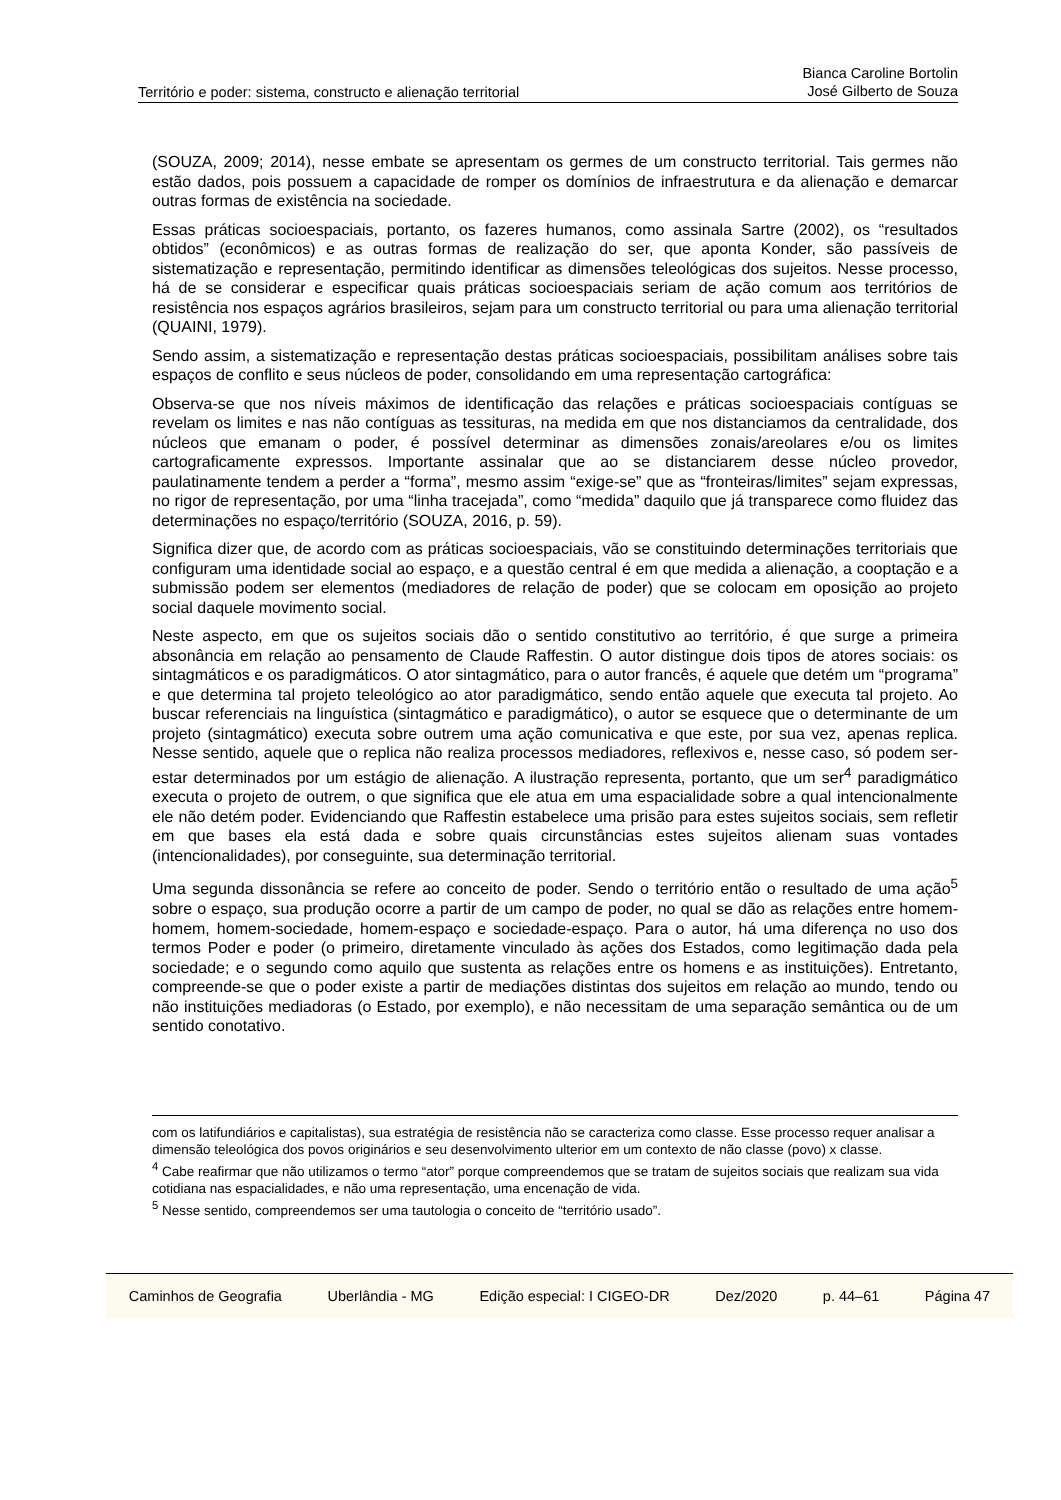Território e poder: sistema, constructo e alienação territorial Bianca Caroline Bortolin
José Gilberto de Souza
(SOUZA, 2009; 2014), nesse embate se apresentam os germes de um constructo territorial. Tais germes não estão dados, pois possuem a capacidade de romper os domínios de infraestrutura e da alienação e demarcar outras formas de existência na sociedade.
Essas práticas socioespaciais, portanto, os fazeres humanos, como assinala Sartre (2002), os “resultados obtidos” (econômicos) e as outras formas de realização do ser, que aponta Konder, são passíveis de sistematização e representação, permitindo identificar as dimensões teleológicas dos sujeitos. Nesse processo, há de se considerar e especificar quais práticas socioespaciais seriam de ação comum aos territórios de resistência nos espaços agrários brasileiros, sejam para um constructo territorial ou para uma alienação territorial (QUAINI, 1979).
Sendo assim, a sistematização e representação destas práticas socioespaciais, possibilitam análises sobre tais espaços de conflito e seus núcleos de poder, consolidando em uma representação cartográfica:
Observa-se que nos níveis máximos de identificação das relações e práticas socioespaciais contíguas se revelam os limites e nas não contíguas as tessituras, na medida em que nos distanciamos da centralidade, dos núcleos que emanam o poder, é possível determinar as dimensões zonais/areolares e/ou os limites cartograficamente expressos. Importante assinalar que ao se distanciarem desse núcleo provedor, paulatinamente tendem a perder a “forma”, mesmo assim “exige-se” que as “fronteiras/limites” sejam expressas, no rigor de representação, por uma “linha tracejada”, como “medida” daquilo que já transparece como fluidez das determinações no espaço/território (SOUZA, 2016, p. 59).
Significa dizer que, de acordo com as práticas socioespaciais, vão se constituindo determinações territoriais que configuram uma identidade social ao espaço, e a questão central é em que medida a alienação, a cooptação e a submissão podem ser elementos (mediadores de relação de poder) que se colocam em oposição ao projeto social daquele movimento social.
Neste aspecto, em que os sujeitos sociais dão o sentido constitutivo ao território, é que surge a primeira absonância em relação ao pensamento de Claude Raffestin. O autor distingue dois tipos de atores sociais: os sintagmáticos e os paradigmáticos. O ator sintagmático, para o autor francês, é aquele que detém um “programa” e que determina tal projeto teleológico ao ator paradigmático, sendo então aquele que executa tal projeto. Ao buscar referenciais na linguística (sintagmático e paradigmático), o autor se esquece que o determinante de um projeto (sintagmático) executa sobre outrem uma ação comunicativa e que este, por sua vez, apenas replica. Nesse sentido, aquele que o replica não realiza processos mediadores, reflexivos e, nesse caso, só podem ser-estar determinados por um estágio de alienação. A ilustração representa, portanto, que um ser<sup>4</sup> paradigmático executa o projeto de outrem, o que significa que ele atua em uma espacialidade sobre a qual intencionalmente ele não detém poder. Evidenciando que Raffestin estabelece uma prisão para estes sujeitos sociais, sem refletir em que bases ela está dada e sobre quais circunstâncias estes sujeitos alienam suas vontades (intencionalidades), por conseguinte, sua determinação territorial.
Uma segunda dissonância se refere ao conceito de poder. Sendo o território então o resultado de uma ação<sup>5</sup> sobre o espaço, sua produção ocorre a partir de um campo de poder, no qual se dão as relações entre homem-homem, homem-sociedade, homem-espaço e sociedade-espaço. Para o autor, há uma diferença no uso dos termos Poder e poder (o primeiro, diretamente vinculado às ações dos Estados, como legitimação dada pela sociedade; e o segundo como aquilo que sustenta as relações entre os homens e as instituições). Entretanto, compreende-se que o poder existe a partir de mediações distintas dos sujeitos em relação ao mundo, tendo ou não instituições mediadoras (o Estado, por exemplo), e não necessitam de uma separação semântica ou de um sentido conotativo.
com os latifundiários e capitalistas), sua estratégia de resistência não se caracteriza como classe. Esse processo requer analisar a dimensão teleológica dos povos originários e seu desenvolvimento ulterior em um contexto de não classe (povo) x classe.
<sup>4</sup> Cabe reafirmar que não utilizamos o termo “ator” porque compreendemos que se tratam de sujeitos sociais que realizam sua vida cotidiana nas espacialidades, e não uma representação, uma encenação de vida.
<sup>5</sup> Nesse sentido, compreendemos ser uma tautologia o conceito de “território usado”.
Caminhos de Geografia Uberlândia - MG Edição especial: I CIGEO-DR Dez/2020 p. 44–61 Página 47